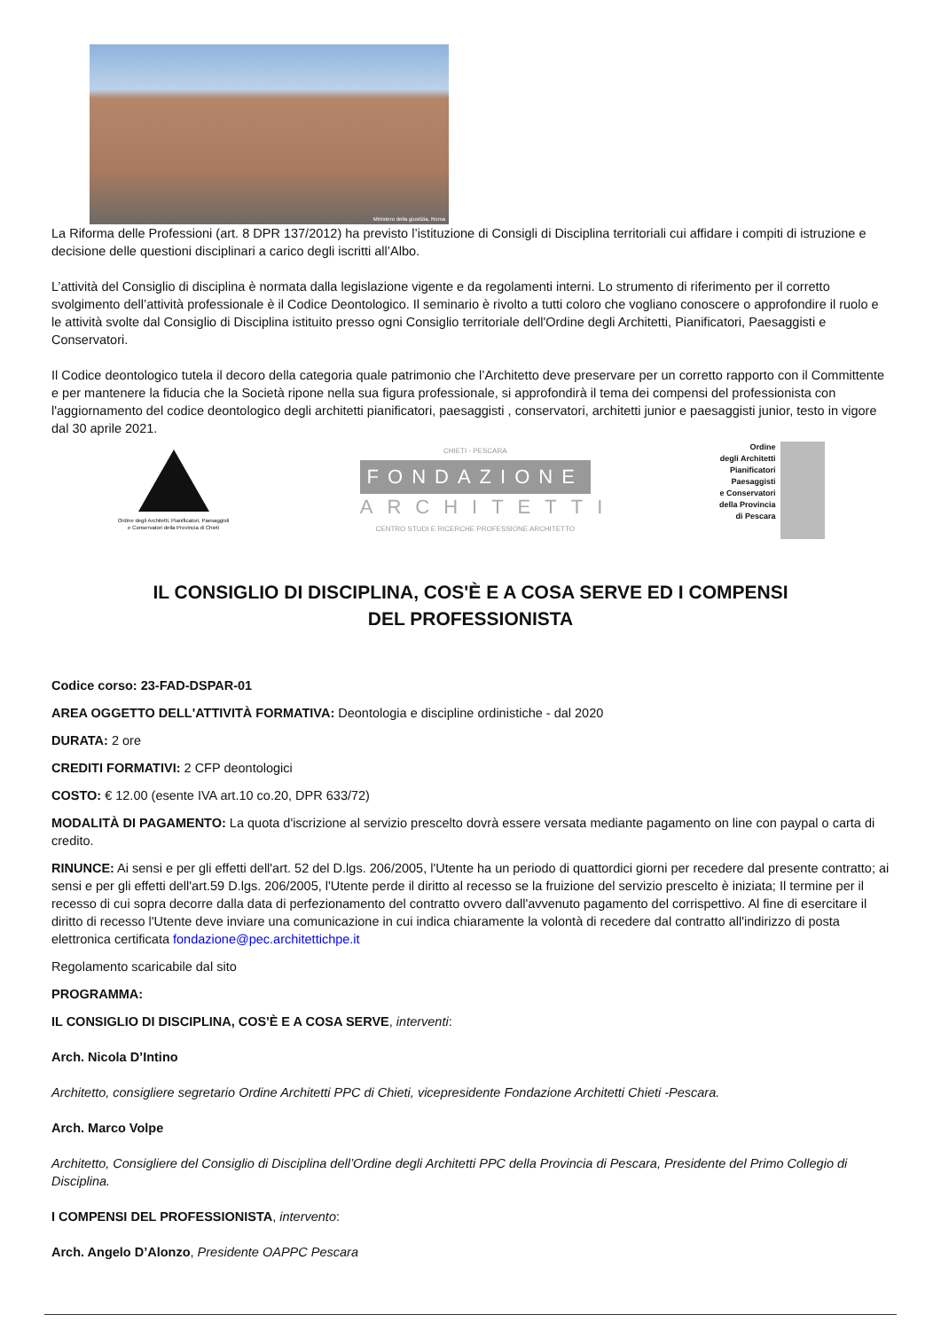Ministero della giustizia, Roma
La Riforma delle Professioni (art. 8 DPR 137/2012) ha previsto l’istituzione di Consigli di Disciplina territoriali cui affidare i compiti di istruzione e decisione delle questioni disciplinari a carico degli iscritti all’Albo.
L’attività del Consiglio di disciplina è normata dalla legislazione vigente e da regolamenti interni. Lo strumento di riferimento per il corretto svolgimento dell’attività professionale è il Codice Deontologico. Il seminario è rivolto a tutti coloro che vogliano conoscere o approfondire il ruolo e le attività svolte dal Consiglio di Disciplina istituito presso ogni Consiglio territoriale dell'Ordine degli Architetti, Pianificatori, Paesaggisti e Conservatori.
Il Codice deontologico tutela il decoro della categoria quale patrimonio che l’Architetto deve preservare per un corretto rapporto con il Committente e per mantenere la fiducia che la Società ripone nella sua figura professionale, si approfondirà il tema dei compensi del professionista con l'aggiornamento del codice deontologico degli architetti pianificatori, paesaggisti , conservatori, architetti junior e paesaggisti junior, testo in vigore dal 30 aprile 2021.
Ordine degli Architetti, Pianificatori, Paesaggisti e Conservatori della Provincia di Chieti
CHIETI - PESCARA
FONDAZIONE
ARCHITETTI
CENTRO STUDI E RICERCHE PROFESSIONE ARCHITETTO
Ordine
degli Architetti
Pianificatori
Paesaggisti
e Conservatori
della Provincia
di Pescara
IL CONSIGLIO DI DISCIPLINA, COS'È E A COSA SERVE ED I COMPENSI
DEL PROFESSIONISTA
Codice corso: 23-FAD-DSPAR-01
AREA OGGETTO DELL'ATTIVITÀ FORMATIVA: Deontologia e discipline ordinistiche - dal 2020
DURATA: 2 ore
CREDITI FORMATIVI: 2 CFP deontologici
COSTO: € 12.00 (esente IVA art.10 co.20, DPR 633/72)
MODALITÀ DI PAGAMENTO: La quota d'iscrizione al servizio prescelto dovrà essere versata mediante pagamento on line con paypal o carta di credito.
RINUNCE: Ai sensi e per gli effetti dell'art. 52 del D.lgs. 206/2005, l'Utente ha un periodo di quattordici giorni per recedere dal presente contratto; ai sensi e per gli effetti dell'art.59 D.lgs. 206/2005, l'Utente perde il diritto al recesso se la fruizione del servizio prescelto è iniziata; Il termine per il recesso di cui sopra decorre dalla data di perfezionamento del contratto ovvero dall'avvenuto pagamento del corrispettivo. Al fine di esercitare il diritto di recesso l'Utente deve inviare una comunicazione in cui indica chiaramente la volontà di recedere dal contratto all'indirizzo di posta elettronica certificata fondazione@pec.architettichpe.it
Regolamento scaricabile dal sito
PROGRAMMA:
IL CONSIGLIO DI DISCIPLINA, COS'È E A COSA SERVE, interventi:
Arch. Nicola D’Intino
Architetto, consigliere segretario Ordine Architetti PPC di Chieti, vicepresidente Fondazione Architetti Chieti -Pescara.
Arch. Marco Volpe
Architetto, Consigliere del Consiglio di Disciplina dell’Ordine degli Architetti PPC della Provincia di Pescara, Presidente del Primo Collegio di Disciplina.
I COMPENSI DEL PROFESSIONISTA, intervento:
Arch. Angelo D’Alonzo, Presidente OAPPC Pescara